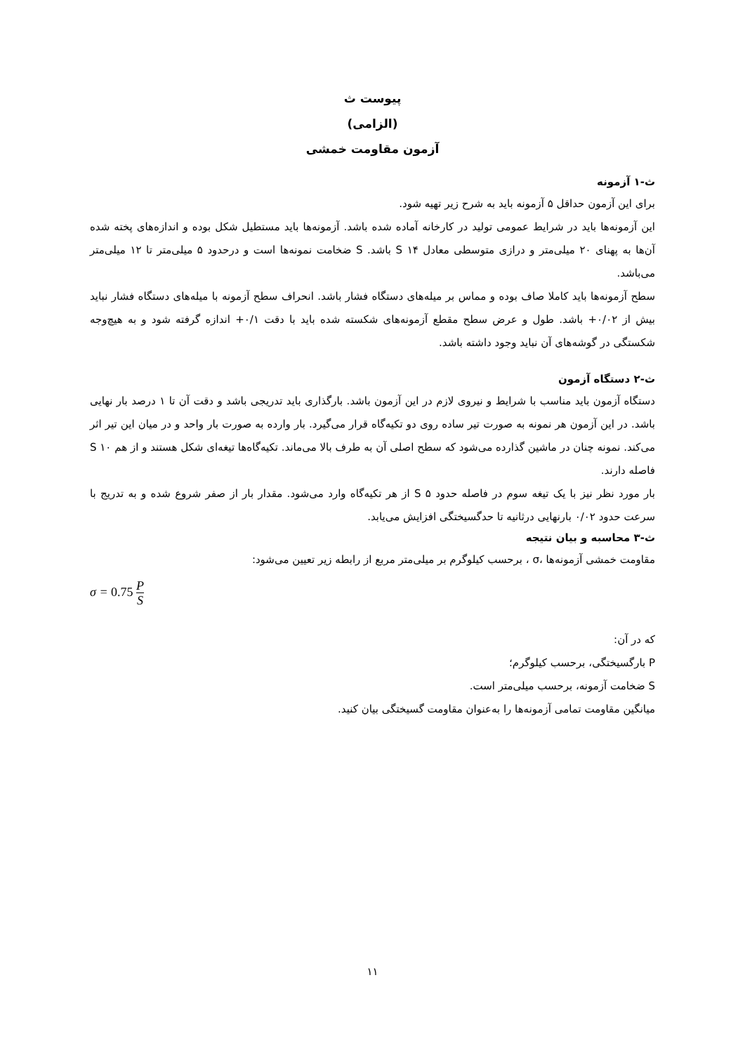پیوست ث
(الزامی)
آزمون مقاومت خمشی
ث-۱ آزمونه
برای این آزمون حداقل ۵ آزمونه باید به شرح زیر تهیه شود.
این آزمونه‌ها باید در شرایط عمومی تولید در کارخانه آماده شده باشد. آزمونه‌ها باید مستطیل شکل بوده و اندازه‌های پخته شده آن‌ها به پهنای ۲۰ میلی‌متر و درازی متوسطی معادل S ۱۴ باشد. S ضخامت نمونه‌ها است و درحدود ۵ میلی‌متر تا ۱۲ میلی‌متر می‌باشد.
سطح آزمونه‌ها باید کاملا صاف بوده و مماس بر میله‌های دستگاه فشار باشد. انحراف سطح آزمونه با میله‌های دستگاه فشار نباید بیش از ۰/۰۲+ باشد. طول و عرض سطح مقطع آزمونه‌های شکسته شده باید با دقت ۰/۱+ اندازه گرفته شود و به هیچ‌وجه شکستگی در گوشه‌های آن نباید وجود داشته باشد.
ث-۲ دستگاه آزمون
دستگاه آزمون باید مناسب با شرایط و نیروی لازم در این آزمون باشد. بارگذاری باید تدریجی باشد و دقت آن تا ۱ درصد بار نهایی باشد. در این آزمون هر نمونه به صورت تیر ساده روی دو تکیه‌گاه قرار می‌گیرد. بار وارده به صورت بار واحد و در میان این تیر اثر می‌کند. نمونه چنان در ماشین گذارده می‌شود که سطح اصلی آن به طرف بالا می‌ماند. تکیه‌گاه‌ها تیغه‌ای شکل هستند و از هم S ۱۰ فاصله دارند.
بار مورد نظر نیز با یک تیغه سوم در فاصله حدود S ۵ از هر تکیه‌گاه وارد می‌شود. مقدار بار از صفر شروع شده و به تدریج با سرعت حدود ۰/۰۲ بارنهایی درثانیه تا حدگسیختگی افزایش می‌یابد.
ث-۳ محاسبه و بیان نتیجه
مقاومت خمشی آزمونه‌ها ،σ ، برحسب کیلوگرم بر میلی‌متر مربع از رابطه زیر تعیین می‌شود:
σ = 0.75 P S
که در آن:
P بارگسیختگی، برحسب کیلوگرم؛
S ضخامت آزمونه، برحسب میلی‌متر است.
میانگین مقاومت تمامی آزمونه‌ها را به‌عنوان مقاومت گسیختگی بیان کنید.
۱۱